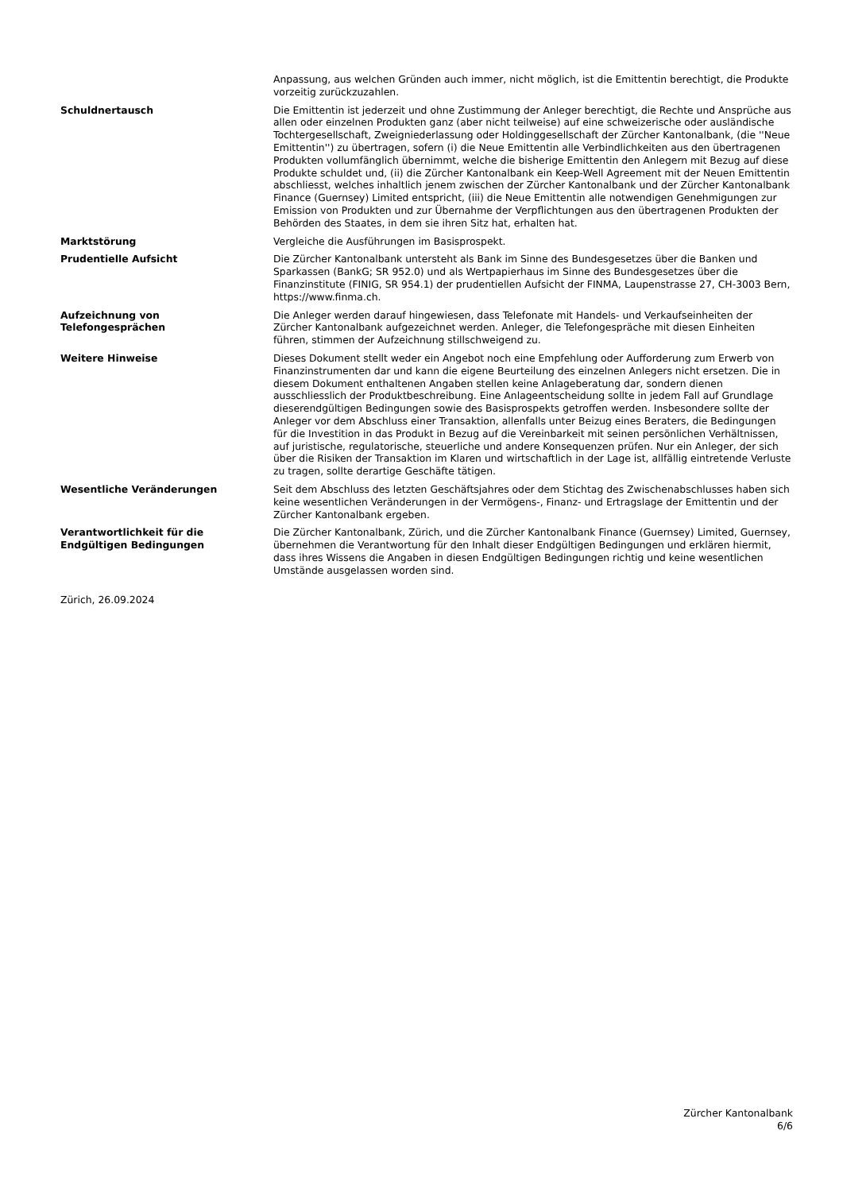Anpassung, aus welchen Gründen auch immer, nicht möglich, ist die Emittentin berechtigt, die Produkte vorzeitig zurückzuzahlen.
Schuldnertausch Die Emittentin ist jederzeit und ohne Zustimmung der Anleger berechtigt, die Rechte und Ansprüche aus allen oder einzelnen Produkten ganz (aber nicht teilweise) auf eine schweizerische oder ausländische Tochtergesellschaft, Zweigniederlassung oder Holdinggesellschaft der Zürcher Kantonalbank, (die ''Neue Emittentin'') zu übertragen, sofern (i) die Neue Emittentin alle Verbindlichkeiten aus den übertragenen Produkten vollumfänglich übernimmt, welche die bisherige Emittentin den Anlegern mit Bezug auf diese Produkte schuldet und, (ii) die Zürcher Kantonalbank ein Keep-Well Agreement mit der Neuen Emittentin abschliesst, welches inhaltlich jenem zwischen der Zürcher Kantonalbank und der Zürcher Kantonalbank Finance (Guernsey) Limited entspricht, (iii) die Neue Emittentin alle notwendigen Genehmigungen zur Emission von Produkten und zur Übernahme der Verpflichtungen aus den übertragenen Produkten der Behörden des Staates, in dem sie ihren Sitz hat, erhalten hat.
Marktstörung Vergleiche die Ausführungen im Basisprospekt.
Prudentielle Aufsicht Die Zürcher Kantonalbank untersteht als Bank im Sinne des Bundesgesetzes über die Banken und Sparkassen (BankG; SR 952.0) und als Wertpapierhaus im Sinne des Bundesgesetzes über die Finanzinstitute (FINIG, SR 954.1) der prudentiellen Aufsicht der FINMA, Laupenstrasse 27, CH-3003 Bern, https://www.finma.ch.
Aufzeichnung von
Telefongesprächen
Die Anleger werden darauf hingewiesen, dass Telefonate mit Handels- und Verkaufseinheiten der Zürcher Kantonalbank aufgezeichnet werden. Anleger, die Telefongespräche mit diesen Einheiten führen, stimmen der Aufzeichnung stillschweigend zu.
Weitere Hinweise Dieses Dokument stellt weder ein Angebot noch eine Empfehlung oder Aufforderung zum Erwerb von Finanzinstrumenten dar und kann die eigene Beurteilung des einzelnen Anlegers nicht ersetzen. Die in diesem Dokument enthaltenen Angaben stellen keine Anlageberatung dar, sondern dienen ausschliesslich der Produktbeschreibung. Eine Anlageentscheidung sollte in jedem Fall auf Grundlage dieserendgültigen Bedingungen sowie des Basisprospekts getroffen werden. Insbesondere sollte der Anleger vor dem Abschluss einer Transaktion, allenfalls unter Beizug eines Beraters, die Bedingungen für die Investition in das Produkt in Bezug auf die Vereinbarkeit mit seinen persönlichen Verhältnissen, auf juristische, regulatorische, steuerliche und andere Konsequenzen prüfen. Nur ein Anleger, der sich über die Risiken der Transaktion im Klaren und wirtschaftlich in der Lage ist, allfällig eintretende Verluste zu tragen, sollte derartige Geschäfte tätigen.
Wesentliche Veränderungen Seit dem Abschluss des letzten Geschäftsjahres oder dem Stichtag des Zwischenabschlusses haben sich keine wesentlichen Veränderungen in der Vermögens-, Finanz- und Ertragslage der Emittentin und der Zürcher Kantonalbank ergeben.
Verantwortlichkeit für die
Endgültigen Bedingungen
Die Zürcher Kantonalbank, Zürich, und die Zürcher Kantonalbank Finance (Guernsey) Limited, Guernsey, übernehmen die Verantwortung für den Inhalt dieser Endgültigen Bedingungen und erklären hiermit, dass ihres Wissens die Angaben in diesen Endgültigen Bedingungen richtig und keine wesentlichen Umstände ausgelassen worden sind.
Zürich, 26.09.2024
Zürcher Kantonalbank
6/6